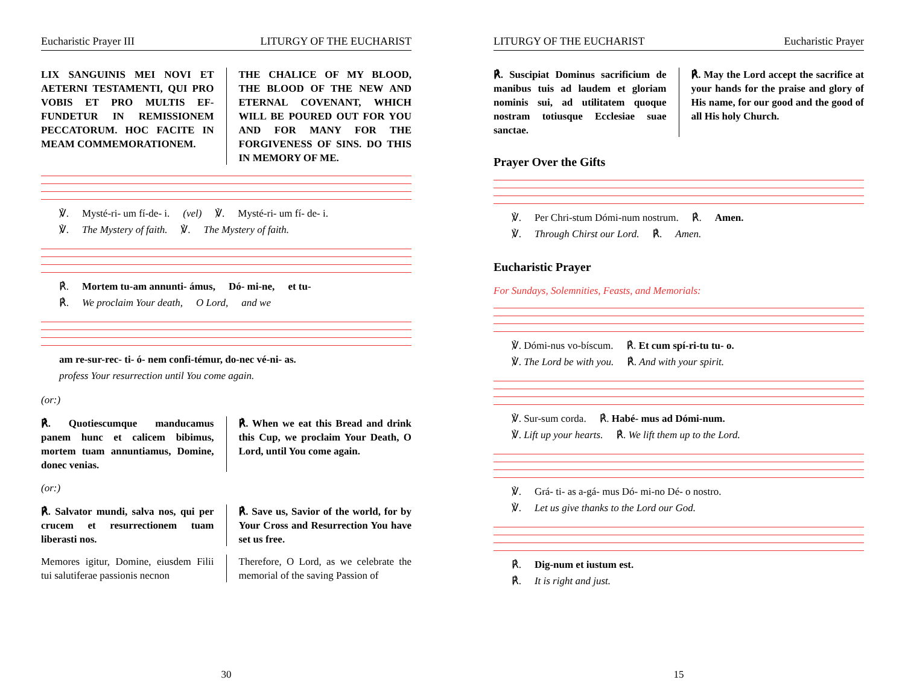Eucharistic Prayer III LITURGY OF THE EUCHARIST
LIX SANGUINIS MEI NOVI ET AETERNI TESTAMENTI, QUI PRO VOBIS ET PRO MULTIS EF­FUNDETUR IN REMISSIONEM PECCATORUM. HOC FACITE IN MEAM COMMEMORATIONEM.
THE CHALICE OF MY BLOOD, THE BLOOD OF THE NEW AND ETERNAL COVENANT, WHICH WILL BE POURED OUT FOR YOU AND FOR MANY FOR THE FORGIVENESS OF SINS. DO THIS IN MEMORY OF ME.
℣. Mysté-ri- um fí-de- i. (vel) ℣. Mysté-ri- um fí- de- i.
℣. The Mystery of faith. ℣. The Mystery of faith.
℟. Mortem tu-am annunti- ámus, Dó- mi-ne, et tu-
℟. We proclaim Your death, O Lord, and we
am re-sur-rec- ti- ó- nem confi-témur, do-nec vé-ni- as.
profess Your resurrection until You come again.
(or:)
℟. Quotiescumque manducamus panem hunc et calicem bibimus, mortem tuam annuntiamus, Domine, donec venias.
℟. When we eat this Bread and drink this Cup, we proclaim Your Death, O Lord, until You come again.
(or:)
℟. Salvator mundi, salva nos, qui per crucem et resurrectionem tuam liberasti nos.
℟. Save us, Savior of the world, for by Your Cross and Resurrection You have set us free.
Memores igitur, Domine, eiusdem Filii tui salutiferae passionis necnon
Therefore, O Lord, as we celebrate the memorial of the saving Passion of
30
LITURGY OF THE EUCHARIST Eucharistic Prayer
℟. Suscipiat Dominus sacrificium de manibus tuis ad laudem et gloriam nominis sui, ad utilitatem quoque nostram totiusque Ecclesiae suae sanctae.
℟. May the Lord accept the sacrifice at your hands for the praise and glory of His name, for our good and the good of all His holy Church.
Prayer Over the Gifts
℣. Per Chri-stum Dómi-num nostrum. ℟. Amen.
℣. Through Chirst our Lord. ℟. Amen.
Eucharistic Prayer
For Sundays, Solemnities, Feasts, and Memorials:
℣. Dómi-nus vo-bíscum. ℟. Et cum spí-ri-tu tu- o.
℣. The Lord be with you. ℟. And with your spirit.
℣. Sur-sum corda. ℟. Habé- mus ad Dómi-num.
℣. Lift up your hearts. ℟. We lift them up to the Lord.
℣. Grá- ti- as a-gá- mus Dó- mi-no Dé- o nostro.
℣. Let us give thanks to the Lord our God.
℟. Dig-num et iustum est.
℟. It is right and just.
15